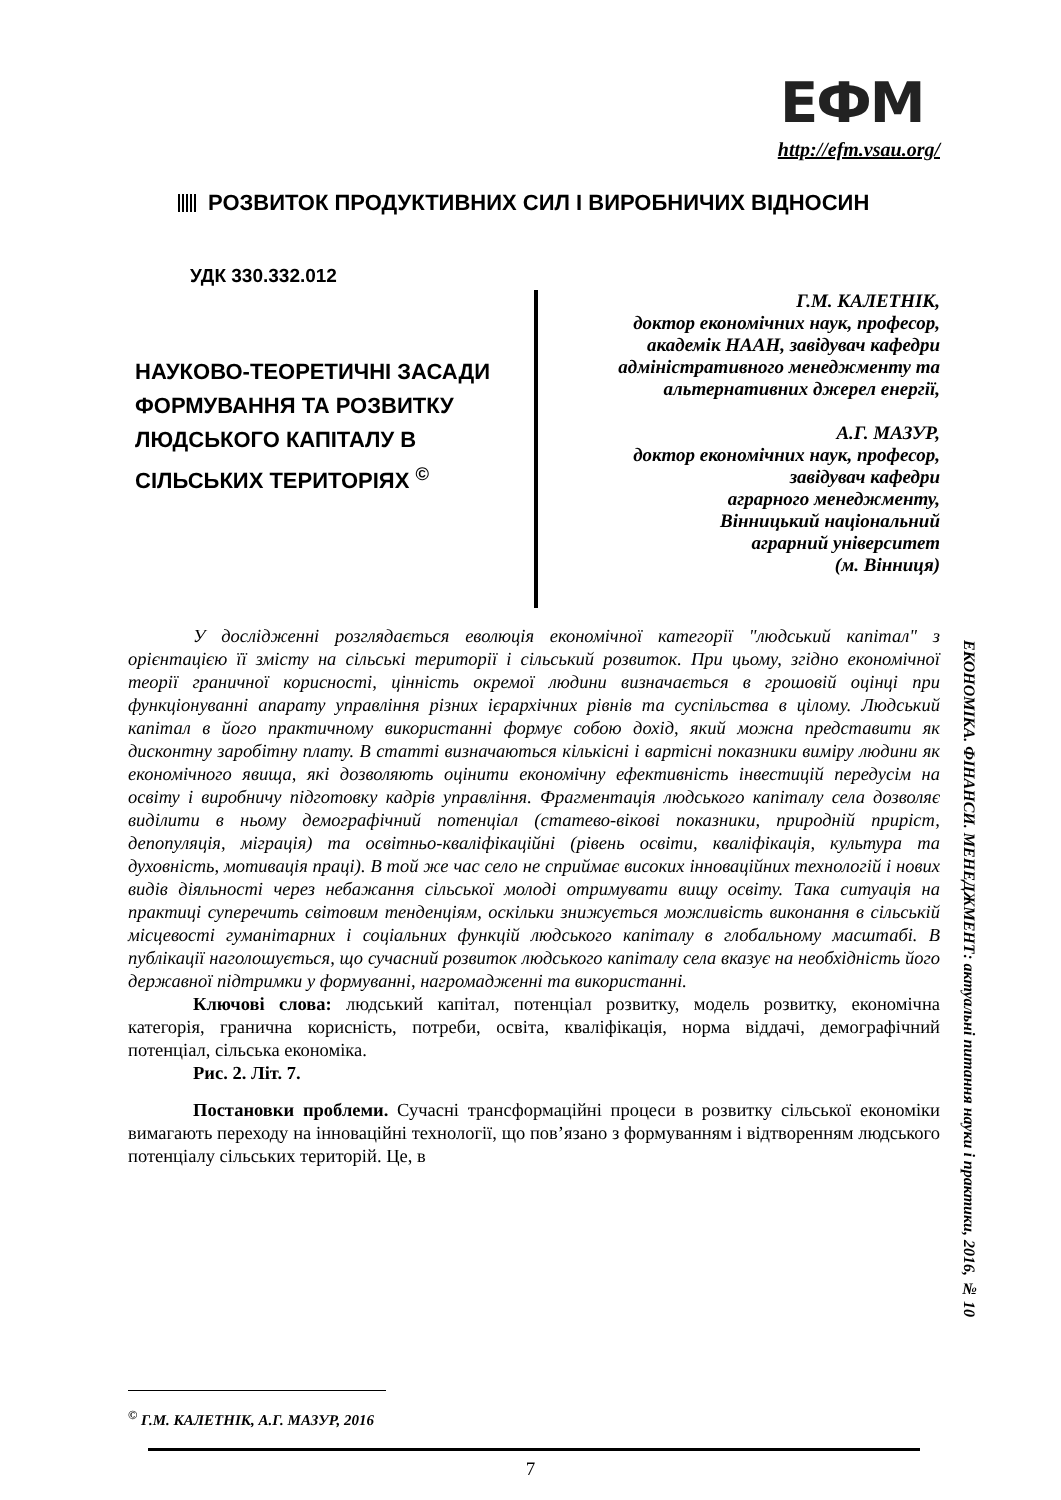ЕФМ
http://efm.vsau.org/
РОЗВИТОК ПРОДУКТИВНИХ СИЛ І ВИРОБНИЧИХ ВІДНОСИН
УДК 330.332.012
НАУКОВО-ТЕОРЕТИЧНІ ЗАСАДИ ФОРМУВАННЯ ТА РОЗВИТКУ ЛЮДСЬКОГО КАПІТАЛУ В СІЛЬСЬКИХ ТЕРИТОРІЯХ <sup>©</sup>
Г.М. КАЛЕТНІК,
доктор економічних наук, професор,
академік НААН, завідувач кафедри
адміністративного менеджменту та
альтернативних джерел енергії,
А.Г. МАЗУР,
доктор економічних наук, професор,
завідувач кафедри
аграрного менеджменту,
Вінницький національний
аграрний університет
(м. Вінниця)
У дослідженні розглядається еволюція економічної категорії "людський капітал" з орієнтацією її змісту на сільські території і сільський розвиток. При цьому, згідно економічної теорії граничної корисності, цінність окремої людини визначається в грошовій оцінці при функціонуванні апарату управління різних ієрархічних рівнів та суспільства в цілому. Людський капітал в його практичному використанні формує собою дохід, який можна представити як дисконтну заробітну плату. В статті визначаються кількісні і вартісні показники виміру людини як економічного явища, які дозволяють оцінити економічну ефективність інвестицій передусім на освіту і виробничу підготовку кадрів управління. Фрагментація людського капіталу села дозволяє виділити в ньому демографічний потенціал (статево-вікові показники, природній приріст, депопуляція, міграція) та освітньо-кваліфікаційні (рівень освіти, кваліфікація, культура та духовність, мотивація праці). В той же час село не сприймає високих інноваційних технологій і нових видів діяльності через небажання сільської молоді отримувати вищу освіту. Така ситуація на практиці суперечить світовим тенденціям, оскільки знижується можливість виконання в сільській місцевості гуманітарних і соціальних функцій людського капіталу в глобальному масштабі. В публікації наголошується, що сучасний розвиток людського капіталу села вказує на необхідність його державної підтримки у формуванні, нагромадженні та використанні.
Ключові слова: людський капітал, потенціал розвитку, модель розвитку, економічна категорія, гранична корисність, потреби, освіта, кваліфікація, норма віддачі, демографічний потенціал, сільська економіка.
Рис. 2. Літ. 7.
Постановки проблеми. Сучасні трансформаційні процеси в розвитку сільської економіки вимагають переходу на інноваційні технології, що пов’язано з формуванням і відтворенням людського потенціалу сільських територій. Це, в
ЕКОНОМІКА. ФІНАНСИ. МЕНЕДЖМЕНТ: актуальні питання науки і практики, 2016, № 10
<sup>©</sup> Г.М. КАЛЕТНІК, А.Г. МАЗУР, 2016
7